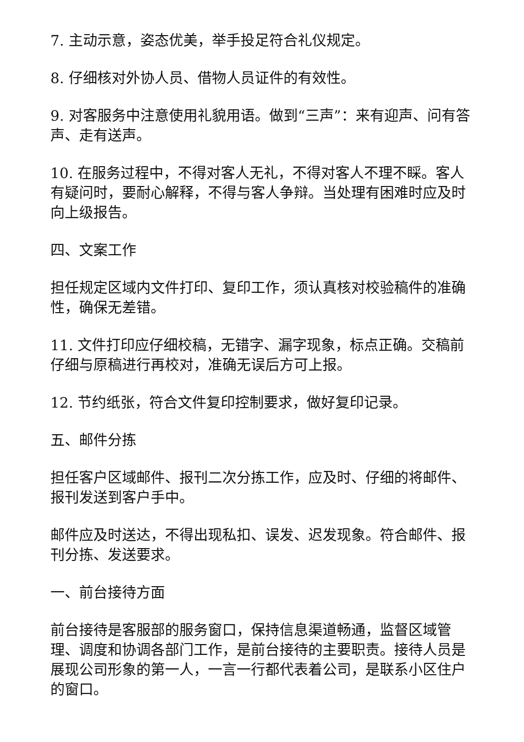7. 主动示意，姿态优美，举手投足符合礼仪规定。
8. 仔细核对外协人员、借物人员证件的有效性。
9. 对客服务中注意使用礼貌用语。做到“三声”：来有迎声、问有答声、走有送声。
10. 在服务过程中，不得对客人无礼，不得对客人不理不睬。客人有疑问时，要耐心解释，不得与客人争辩。当处理有困难时应及时向上级报告。
四、文案工作
担任规定区域内文件打印、复印工作，须认真核对校验稿件的准确性，确保无差错。
11. 文件打印应仔细校稿，无错字、漏字现象，标点正确。交稿前仔细与原稿进行再校对，准确无误后方可上报。
12. 节约纸张，符合文件复印控制要求，做好复印记录。
五、邮件分拣
担任客户区域邮件、报刊二次分拣工作，应及时、仔细的将邮件、报刊发送到客户手中。
邮件应及时送达，不得出现私扣、误发、迟发现象。符合邮件、报刊分拣、发送要求。
一、前台接待方面
前台接待是客服部的服务窗口，保持信息渠道畅通，监督区域管理、调度和协调各部门工作，是前台接待的主要职责。接待人员是展现公司形象的第一人，一言一行都代表着公司，是联系小区住户的窗口。